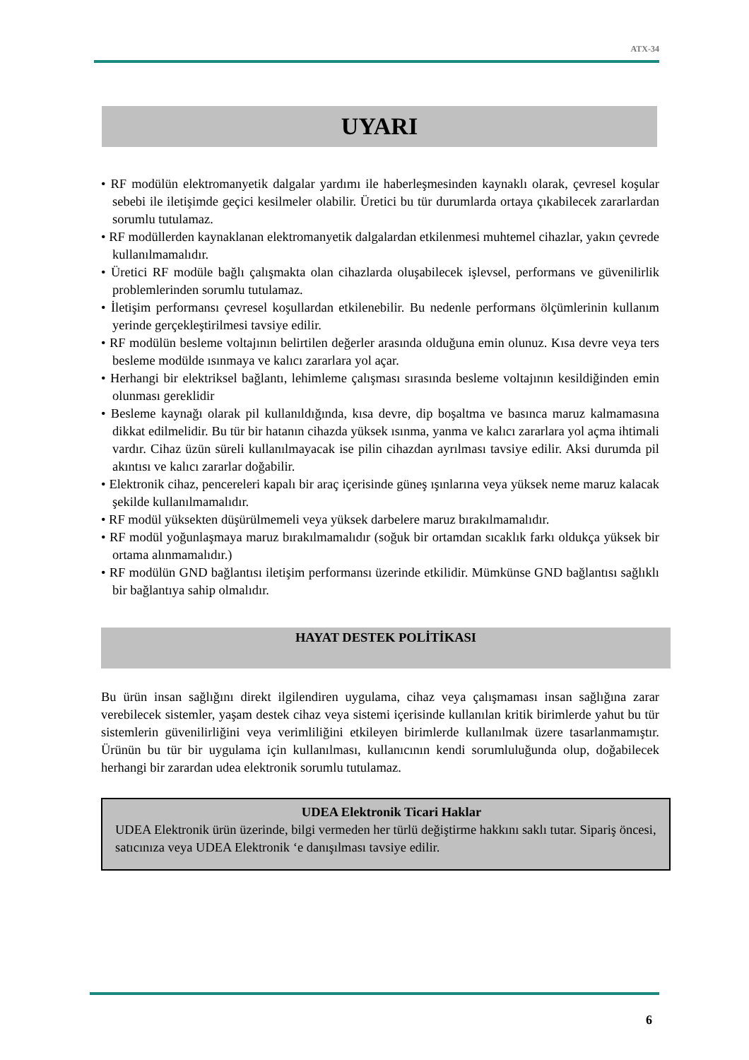ATX-34
UYARI
• RF modülün elektromanyetik dalgalar yardımı ile haberleşmesinden kaynaklı olarak, çevresel koşular sebebi ile iletişimde geçici kesilmeler olabilir. Üretici bu tür durumlarda ortaya çıkabilecek zararlardan sorumlu tutulamaz.
• RF modüllerden kaynaklanan elektromanyetik dalgalardan etkilenmesi muhtemel cihazlar, yakın çevrede kullanılmamalıdır.
• Üretici RF modüle bağlı çalışmakta olan cihazlarda oluşabilecek işlevsel, performans ve güvenilirlik problemlerinden sorumlu tutulamaz.
• İletişim performansı çevresel koşullardan etkilenebilir. Bu nedenle performans ölçümlerinin kullanım yerinde gerçekleştirilmesi tavsiye edilir.
• RF modülün besleme voltajının belirtilen değerler arasında olduğuna emin olunuz. Kısa devre veya ters besleme modülde ısınmaya ve kalıcı zararlara yol açar.
• Herhangi bir elektriksel bağlantı, lehimleme çalışması sırasında besleme voltajının kesildiğinden emin olunması gereklidir
• Besleme kaynağı olarak pil kullanıldığında, kısa devre, dip boşaltma ve basınca maruz kalmamasına dikkat edilmelidir. Bu tür bir hatanın cihazda yüksek ısınma, yanma ve kalıcı zararlara yol açma ihtimali vardır. Cihaz üzün süreli kullanılmayacak ise pilin cihazdan ayrılması tavsiye edilir. Aksi durumda pil akıntısı ve kalıcı zararlar doğabilir.
• Elektronik cihaz, pencereleri kapalı bir araç içerisinde güneş ışınlarına veya yüksek neme maruz kalacak şekilde kullanılmamalıdır.
• RF modül yüksekten düşürülmemeli veya yüksek darbelere maruz bırakılmamalıdır.
• RF modül yoğunlaşmaya maruz bırakılmamalıdır (soğuk bir ortamdan sıcaklık farkı oldukça yüksek bir ortama alınmamalıdır.)
• RF modülün GND bağlantısı iletişim performansı üzerinde etkilidir. Mümkünse GND bağlantısı sağlıklı bir bağlantıya sahip olmalıdır.
HAYAT DESTEK POLİTİKASI
Bu ürün insan sağlığını direkt ilgilendiren uygulama, cihaz veya çalışmaması insan sağlığına zarar verebilecek sistemler, yaşam destek cihaz veya sistemi içerisinde kullanılan kritik birimlerde yahut bu tür sistemlerin güvenilirliğini veya verimliliğini etkileyen birimlerde kullanılmak üzere tasarlanmamıştır. Ürünün bu tür bir uygulama için kullanılması, kullanıcının kendi sorumluluğunda olup, doğabilecek herhangi bir zarardan udea elektronik sorumlu tutulamaz.
UDEA Elektronik Ticari Haklar
UDEA Elektronik ürün üzerinde, bilgi vermeden her türlü değiştirme hakkını saklı tutar. Sipariş öncesi, satıcınıza veya UDEA Elektronik ‘e danışılması tavsiye edilir.
6